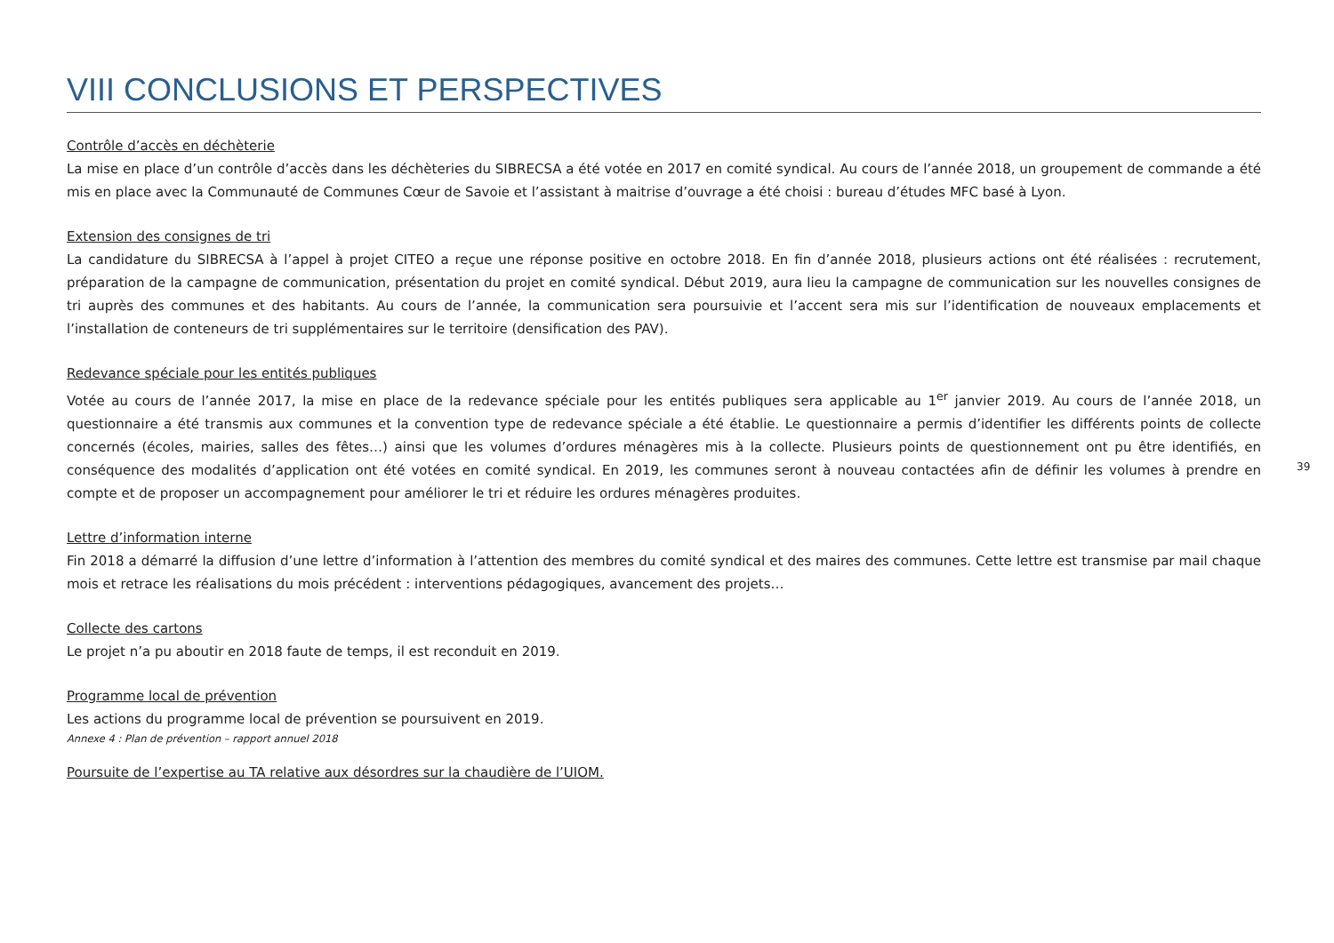VIII CONCLUSIONS ET PERSPECTIVES
Contrôle d’accès en déchèterie
La mise en place d’un contrôle d’accès dans les déchèteries du SIBRECSA a été votée en 2017 en comité syndical. Au cours de l’année 2018, un groupement de commande a été mis en place avec la Communauté de Communes Cœur de Savoie et l’assistant à maitrise d’ouvrage a été choisi : bureau d’études MFC basé à Lyon.
Extension des consignes de tri
La candidature du SIBRECSA à l’appel à projet CITEO a reçue une réponse positive en octobre 2018. En fin d’année 2018, plusieurs actions ont été réalisées : recrutement, préparation de la campagne de communication, présentation du projet en comité syndical. Début 2019, aura lieu la campagne de communication sur les nouvelles consignes de tri auprès des communes et des habitants. Au cours de l’année, la communication sera poursuivie et l’accent sera mis sur l’identification de nouveaux emplacements et l’installation de conteneurs de tri supplémentaires sur le territoire (densification des PAV).
Redevance spéciale pour les entités publiques
Votée au cours de l’année 2017, la mise en place de la redevance spéciale pour les entités publiques sera applicable au 1<sup>er</sup> janvier 2019. Au cours de l’année 2018, un questionnaire a été transmis aux communes et la convention type de redevance spéciale a été établie. Le questionnaire a permis d’identifier les différents points de collecte concernés (écoles, mairies, salles des fêtes…) ainsi que les volumes d’ordures ménagères mis à la collecte. Plusieurs points de questionnement ont pu être identifiés, en conséquence des modalités d’application ont été votées en comité syndical. En 2019, les communes seront à nouveau contactées afin de définir les volumes à prendre en compte et de proposer un accompagnement pour améliorer le tri et réduire les ordures ménagères produites.
Lettre d’information interne
Fin 2018 a démarré la diffusion d’une lettre d’information à l’attention des membres du comité syndical et des maires des communes. Cette lettre est transmise par mail chaque mois et retrace les réalisations du mois précédent : interventions pédagogiques, avancement des projets…
Collecte des cartons
Le projet n’a pu aboutir en 2018 faute de temps, il est reconduit en 2019.
Programme local de prévention
Les actions du programme local de prévention se poursuivent en 2019.
Annexe 4 : Plan de prévention – rapport annuel 2018
Poursuite de l’expertise au TA relative aux désordres sur la chaudière de l’UIOM.
39